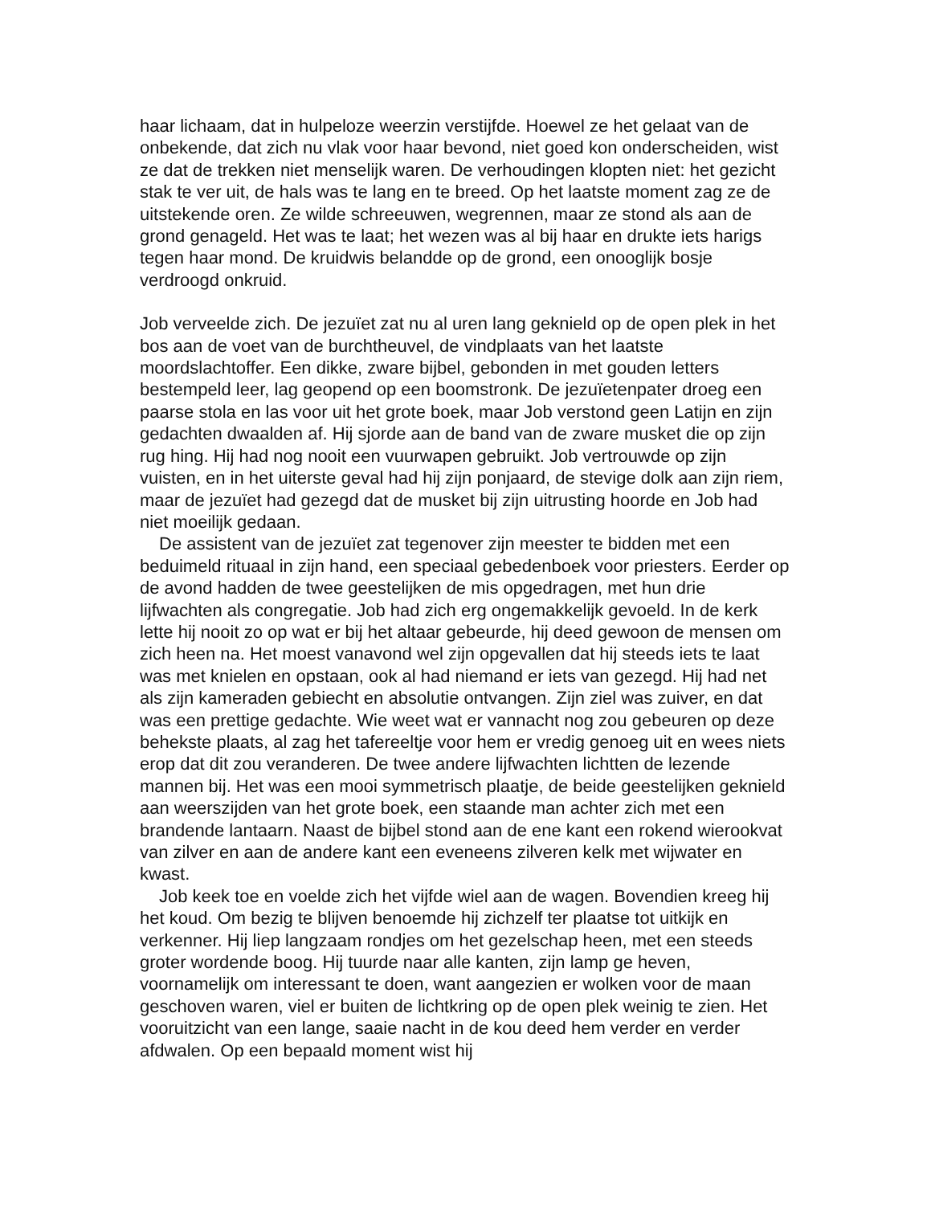haar lichaam, dat in hulpeloze weerzin verstijfde. Hoewel ze het gelaat van de onbekende, dat zich nu vlak voor haar bevond, niet goed kon onderscheiden, wist ze dat de trekken niet menselijk waren. De verhoudingen klopten niet: het gezicht stak te ver uit, de hals was te lang en te breed. Op het laatste moment zag ze de uitstekende oren. Ze wilde schreeuwen, wegrennen, maar ze stond als aan de grond genageld. Het was te laat; het wezen was al bij haar en drukte iets harigs tegen haar mond. De kruidwis belandde op de grond, een onooglijk bosje verdroogd onkruid.
Job verveelde zich. De jezuïet zat nu al uren lang geknield op de open plek in het bos aan de voet van de burchtheuvel, de vindplaats van het laatste moordslachtoffer. Een dikke, zware bijbel, gebonden in met gouden letters bestempeld leer, lag geopend op een boomstronk. De jezuïetenpater droeg een paarse stola en las voor uit het grote boek, maar Job verstond geen Latijn en zijn gedachten dwaalden af. Hij sjorde aan de band van de zware musket die op zijn rug hing. Hij had nog nooit een vuurwapen gebruikt. Job vertrouwde op zijn vuisten, en in het uiterste geval had hij zijn ponjaard, de stevige dolk aan zijn riem, maar de jezuïet had gezegd dat de musket bij zijn uitrusting hoorde en Job had niet moeilijk gedaan.
De assistent van de jezuïet zat tegenover zijn meester te bidden met een beduimeld rituaal in zijn hand, een speciaal gebedenboek voor priesters. Eerder op de avond hadden de twee geestelijken de mis opgedragen, met hun drie lijfwachten als congregatie. Job had zich erg ongemakkelijk gevoeld. In de kerk lette hij nooit zo op wat er bij het altaar gebeurde, hij deed gewoon de mensen om zich heen na. Het moest vanavond wel zijn opgevallen dat hij steeds iets te laat was met knielen en opstaan, ook al had niemand er iets van gezegd. Hij had net als zijn kameraden gebiecht en absolutie ontvangen. Zijn ziel was zuiver, en dat was een prettige gedachte. Wie weet wat er vannacht nog zou gebeuren op deze behekste plaats, al zag het tafereeltje voor hem er vredig genoeg uit en wees niets erop dat dit zou veranderen. De twee andere lijfwachten lichtten de lezende mannen bij. Het was een mooi symmetrisch plaatje, de beide geestelijken geknield aan weerszijden van het grote boek, een staande man achter zich met een brandende lantaarn. Naast de bijbel stond aan de ene kant een rokend wierookvat van zilver en aan de andere kant een eveneens zilveren kelk met wijwater en kwast.
Job keek toe en voelde zich het vijfde wiel aan de wagen. Bovendien kreeg hij het koud. Om bezig te blijven benoemde hij zichzelf ter plaatse tot uitkijk en verkenner. Hij liep langzaam rondjes om het gezelschap heen, met een steeds groter wordende boog. Hij tuurde naar alle kanten, zijn lamp ge heven, voornamelijk om interessant te doen, want aangezien er wolken voor de maan geschoven waren, viel er buiten de lichtkring op de open plek weinig te zien. Het vooruitzicht van een lange, saaie nacht in de kou deed hem verder en verder afdwalen. Op een bepaald moment wist hij